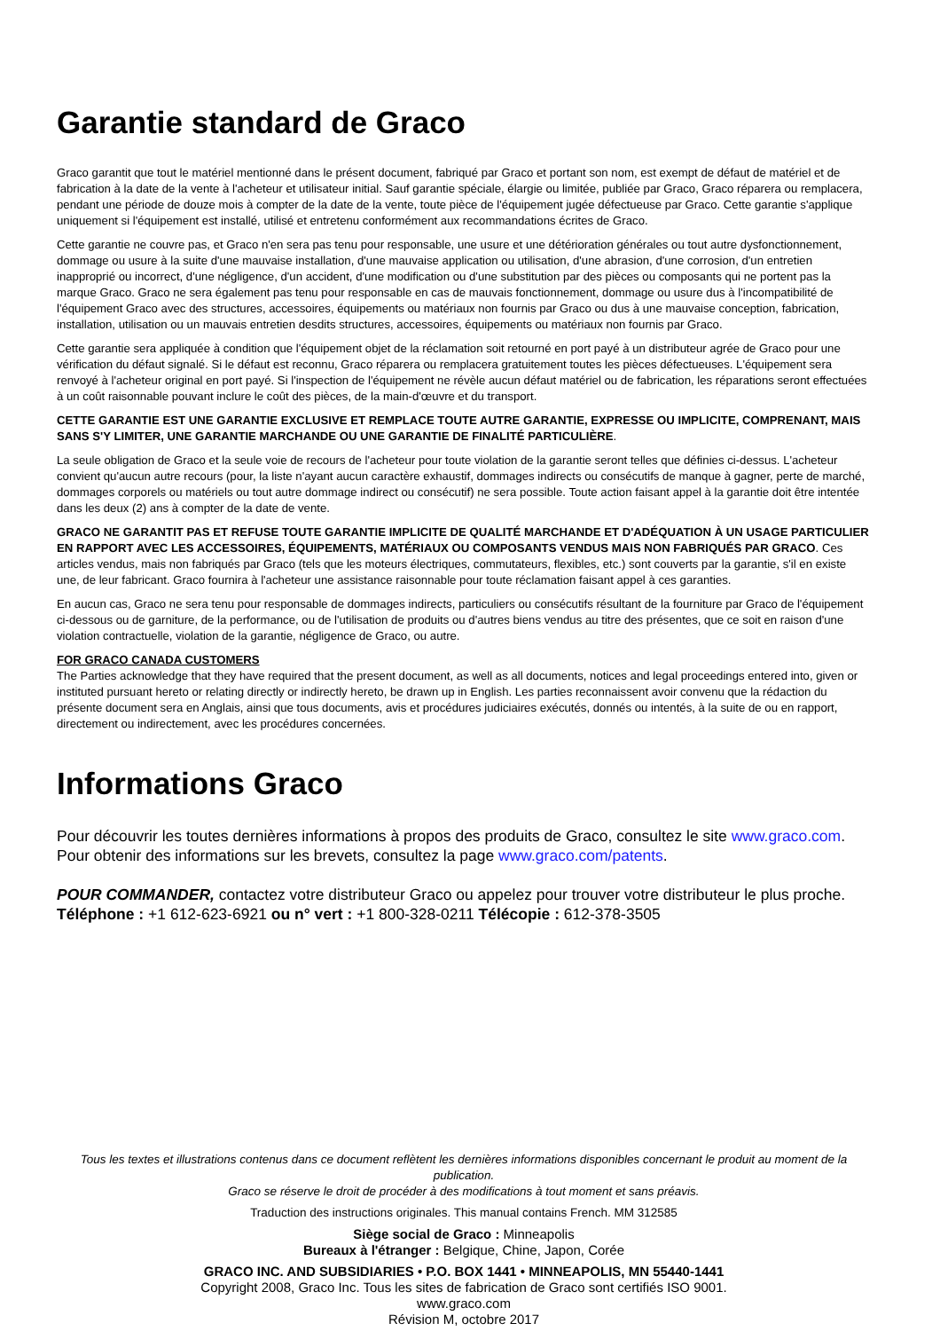Garantie standard de Graco
Graco garantit que tout le matériel mentionné dans le présent document, fabriqué par Graco et portant son nom, est exempt de défaut de matériel et de fabrication à la date de la vente à l'acheteur et utilisateur initial. Sauf garantie spéciale, élargie ou limitée, publiée par Graco, Graco réparera ou remplacera, pendant une période de douze mois à compter de la date de la vente, toute pièce de l'équipement jugée défectueuse par Graco. Cette garantie s'applique uniquement si l'équipement est installé, utilisé et entretenu conformément aux recommandations écrites de Graco.
Cette garantie ne couvre pas, et Graco n'en sera pas tenu pour responsable, une usure et une détérioration générales ou tout autre dysfonctionnement, dommage ou usure à la suite d'une mauvaise installation, d'une mauvaise application ou utilisation, d'une abrasion, d'une corrosion, d'un entretien inapproprié ou incorrect, d'une négligence, d'un accident, d'une modification ou d'une substitution par des pièces ou composants qui ne portent pas la marque Graco. Graco ne sera également pas tenu pour responsable en cas de mauvais fonctionnement, dommage ou usure dus à l'incompatibilité de l'équipement Graco avec des structures, accessoires, équipements ou matériaux non fournis par Graco ou dus à une mauvaise conception, fabrication, installation, utilisation ou un mauvais entretien desdits structures, accessoires, équipements ou matériaux non fournis par Graco.
Cette garantie sera appliquée à condition que l'équipement objet de la réclamation soit retourné en port payé à un distributeur agrée de Graco pour une vérification du défaut signalé. Si le défaut est reconnu, Graco réparera ou remplacera gratuitement toutes les pièces défectueuses. L'équipement sera renvoyé à l'acheteur original en port payé. Si l'inspection de l'équipement ne révèle aucun défaut matériel ou de fabrication, les réparations seront effectuées à un coût raisonnable pouvant inclure le coût des pièces, de la main-d'œuvre et du transport.
CETTE GARANTIE EST UNE GARANTIE EXCLUSIVE ET REMPLACE TOUTE AUTRE GARANTIE, EXPRESSE OU IMPLICITE, COMPRENANT, MAIS SANS S'Y LIMITER, UNE GARANTIE MARCHANDE OU UNE GARANTIE DE FINALITÉ PARTICULIÈRE.
La seule obligation de Graco et la seule voie de recours de l'acheteur pour toute violation de la garantie seront telles que définies ci-dessus. L'acheteur convient qu'aucun autre recours (pour, la liste n'ayant aucun caractère exhaustif, dommages indirects ou consécutifs de manque à gagner, perte de marché, dommages corporels ou matériels ou tout autre dommage indirect ou consécutif) ne sera possible. Toute action faisant appel à la garantie doit être intentée dans les deux (2) ans à compter de la date de vente.
GRACO NE GARANTIT PAS ET REFUSE TOUTE GARANTIE IMPLICITE DE QUALITÉ MARCHANDE ET D'ADÉQUATION À UN USAGE PARTICULIER EN RAPPORT AVEC LES ACCESSOIRES, ÉQUIPEMENTS, MATÉRIAUX OU COMPOSANTS VENDUS MAIS NON FABRIQUÉS PAR GRACO. Ces articles vendus, mais non fabriqués par Graco (tels que les moteurs électriques, commutateurs, flexibles, etc.) sont couverts par la garantie, s'il en existe une, de leur fabricant. Graco fournira à l'acheteur une assistance raisonnable pour toute réclamation faisant appel à ces garanties.
En aucun cas, Graco ne sera tenu pour responsable de dommages indirects, particuliers ou consécutifs résultant de la fourniture par Graco de l'équipement ci-dessous ou de garniture, de la performance, ou de l'utilisation de produits ou d'autres biens vendus au titre des présentes, que ce soit en raison d'une violation contractuelle, violation de la garantie, négligence de Graco, ou autre.
FOR GRACO CANADA CUSTOMERS
The Parties acknowledge that they have required that the present document, as well as all documents, notices and legal proceedings entered into, given or instituted pursuant hereto or relating directly or indirectly hereto, be drawn up in English. Les parties reconnaissent avoir convenu que la rédaction du présente document sera en Anglais, ainsi que tous documents, avis et procédures judiciaires exécutés, donnés ou intentés, à la suite de ou en rapport, directement ou indirectement, avec les procédures concernées.
Informations Graco
Pour découvrir les toutes dernières informations à propos des produits de Graco, consultez le site www.graco.com.
Pour obtenir des informations sur les brevets, consultez la page www.graco.com/patents.
POUR COMMANDER, contactez votre distributeur Graco ou appelez pour trouver votre distributeur le plus proche.
Téléphone : +1 612-623-6921 ou n° vert : +1 800-328-0211 Télécopie : 612-378-3505
Tous les textes et illustrations contenus dans ce document reflètent les dernières informations disponibles concernant le produit au moment de la publication.
Graco se réserve le droit de procéder à des modifications à tout moment et sans préavis.
Traduction des instructions originales. This manual contains French. MM 312585
Siège social de Graco : Minneapolis
Bureaux à l'étranger : Belgique, Chine, Japon, Corée
GRACO INC. AND SUBSIDIARIES • P.O. BOX 1441 • MINNEAPOLIS, MN 55440-1441
Copyright 2008, Graco Inc. Tous les sites de fabrication de Graco sont certifiés ISO 9001.
www.graco.com
Révision M, octobre 2017